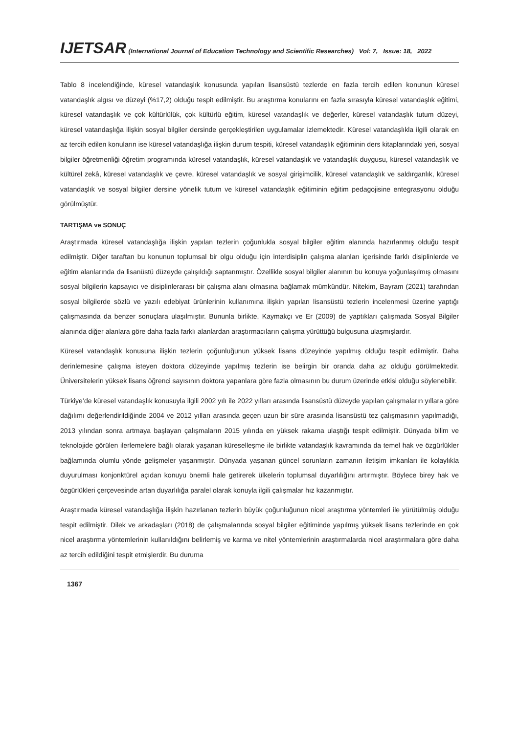IJETSAR (International Journal of Education Technology and Scientific Researches) Vol: 7, Issue: 18, 2022
Tablo 8 incelendiğinde, küresel vatandaşlık konusunda yapılan lisansüstü tezlerde en fazla tercih edilen konunun küresel vatandaşlık algısı ve düzeyi (%17,2) olduğu tespit edilmiştir. Bu araştırma konularını en fazla sırasıyla küresel vatandaşlık eğitimi, küresel vatandaşlık ve çok kültürlülük, çok kültürlü eğitim, küresel vatandaşlık ve değerler, küresel vatandaşlık tutum düzeyi, küresel vatandaşlığa ilişkin sosyal bilgiler dersinde gerçekleştirilen uygulamalar izlemektedir. Küresel vatandaşlıkla ilgili olarak en az tercih edilen konuların ise küresel vatandaşlığa ilişkin durum tespiti, küresel vatandaşlık eğitiminin ders kitaplarındaki yeri, sosyal bilgiler öğretmenliği öğretim programında küresel vatandaşlık, küresel vatandaşlık ve vatandaşlık duygusu, küresel vatandaşlık ve kültürel zekâ, küresel vatandaşlık ve çevre, küresel vatandaşlık ve sosyal girişimcilik, küresel vatandaşlık ve saldırganlık, küresel vatandaşlık ve sosyal bilgiler dersine yönelik tutum ve küresel vatandaşlık eğitiminin eğitim pedagojisine entegrasyonu olduğu görülmüştür.
TARTIŞMA ve SONUÇ
Araştırmada küresel vatandaşlığa ilişkin yapılan tezlerin çoğunlukla sosyal bilgiler eğitim alanında hazırlanmış olduğu tespit edilmiştir. Diğer taraftan bu konunun toplumsal bir olgu olduğu için interdisiplin çalışma alanları içerisinde farklı disiplinlerde ve eğitim alanlarında da lisanüstü düzeyde çalışıldığı saptanmıştır. Özellikle sosyal bilgiler alanının bu konuya yoğunlaşılmış olmasını sosyal bilgilerin kapsayıcı ve disiplinlerarası bir çalışma alanı olmasına bağlamak mümkündür. Nitekim, Bayram (2021) tarafından sosyal bilgilerde sözlü ve yazılı edebiyat ürünlerinin kullanımına ilişkin yapılan lisansüstü tezlerin incelenmesi üzerine yaptığı çalışmasında da benzer sonuçlara ulaşılmıştır. Bununla birlikte, Kaymakçı ve Er (2009) de yaptıkları çalışmada Sosyal Bilgiler alanında diğer alanlara göre daha fazla farklı alanlardan araştırmacıların çalışma yürüttüğü bulgusuna ulaşmışlardır.
Küresel vatandaşlık konusuna ilişkin tezlerin çoğunluğunun yüksek lisans düzeyinde yapılmış olduğu tespit edilmiştir. Daha derinlemesine çalışma isteyen doktora düzeyinde yapılmış tezlerin ise belirgin bir oranda daha az olduğu görülmektedir. Üniversitelerin yüksek lisans öğrenci sayısının doktora yapanlara göre fazla olmasının bu durum üzerinde etkisi olduğu söylenebilir.
Türkiye’de küresel vatandaşlık konusuyla ilgili 2002 yılı ile 2022 yılları arasında lisansüstü düzeyde yapılan çalışmaların yıllara göre dağılımı değerlendirildiğinde 2004 ve 2012 yılları arasında geçen uzun bir süre arasında lisansüstü tez çalışmasının yapılmadığı, 2013 yılından sonra artmaya başlayan çalışmaların 2015 yılında en yüksek rakama ulaştığı tespit edilmiştir. Dünyada bilim ve teknolojide görülen ilerlemelere bağlı olarak yaşanan küreselleşme ile birlikte vatandaşlık kavramında da temel hak ve özgürlükler bağlamında olumlu yönde gelişmeler yaşanmıştır. Dünyada yaşanan güncel sorunların zamanın iletişim imkanları ile kolaylıkla duyurulması konjonktürel açıdan konuyu önemli hale getirerek ülkelerin toplumsal duyarlılığını artırmıştır. Böylece birey hak ve özgürlükleri çerçevesinde artan duyarlılığa paralel olarak konuyla ilgili çalışmalar hız kazanmıştır.
Araştırmada küresel vatandaşlığa ilişkin hazırlanan tezlerin büyük çoğunluğunun nicel araştırma yöntemleri ile yürütülmüş olduğu tespit edilmiştir. Dilek ve arkadaşları (2018) de çalışmalarında sosyal bilgiler eğitiminde yapılmış yüksek lisans tezlerinde en çok nicel araştırma yöntemlerinin kullanıldığını belirlemiş ve karma ve nitel yöntemlerinin araştırmalarda nicel araştırmalara göre daha az tercih edildiğini tespit etmişlerdir. Bu duruma
1367